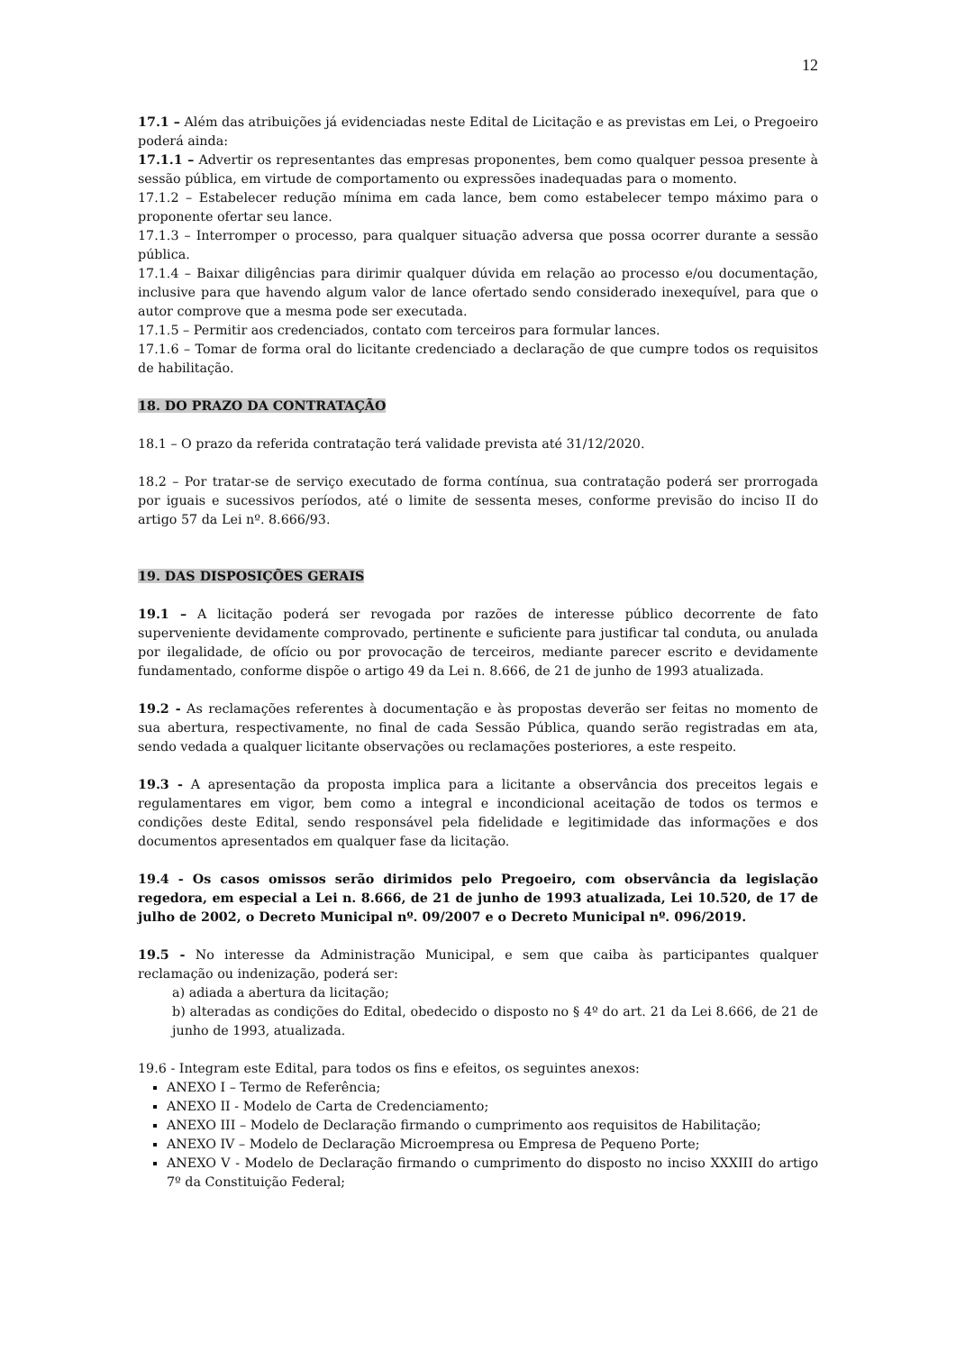12
17.1 – Além das atribuições já evidenciadas neste Edital de Licitação e as previstas em Lei, o Pregoeiro poderá ainda:
17.1.1 – Advertir os representantes das empresas proponentes, bem como qualquer pessoa presente à sessão pública, em virtude de comportamento ou expressões inadequadas para o momento.
17.1.2 – Estabelecer redução mínima em cada lance, bem como estabelecer tempo máximo para o proponente ofertar seu lance.
17.1.3 – Interromper o processo, para qualquer situação adversa que possa ocorrer durante a sessão pública.
17.1.4 – Baixar diligências para dirimir qualquer dúvida em relação ao processo e/ou documentação, inclusive para que havendo algum valor de lance ofertado sendo considerado inexequível, para que o autor comprove que a mesma pode ser executada.
17.1.5 – Permitir aos credenciados, contato com terceiros para formular lances.
17.1.6 – Tomar de forma oral do licitante credenciado a declaração de que cumpre todos os requisitos de habilitação.
18. DO PRAZO DA CONTRATAÇÃO
18.1 – O prazo da referida contratação terá validade prevista até 31/12/2020.
18.2 – Por tratar-se de serviço executado de forma contínua, sua contratação poderá ser prorrogada por iguais e sucessivos períodos, até o limite de sessenta meses, conforme previsão do inciso II do artigo 57 da Lei nº. 8.666/93.
19. DAS DISPOSIÇÕES GERAIS
19.1 – A licitação poderá ser revogada por razões de interesse público decorrente de fato superveniente devidamente comprovado, pertinente e suficiente para justificar tal conduta, ou anulada por ilegalidade, de ofício ou por provocação de terceiros, mediante parecer escrito e devidamente fundamentado, conforme dispõe o artigo 49 da Lei n. 8.666, de 21 de junho de 1993 atualizada.
19.2 - As reclamações referentes à documentação e às propostas deverão ser feitas no momento de sua abertura, respectivamente, no final de cada Sessão Pública, quando serão registradas em ata, sendo vedada a qualquer licitante observações ou reclamações posteriores, a este respeito.
19.3 - A apresentação da proposta implica para a licitante a observância dos preceitos legais e regulamentares em vigor, bem como a integral e incondicional aceitação de todos os termos e condições deste Edital, sendo responsável pela fidelidade e legitimidade das informações e dos documentos apresentados em qualquer fase da licitação.
19.4 - Os casos omissos serão dirimidos pelo Pregoeiro, com observância da legislação regedora, em especial a Lei n. 8.666, de 21 de junho de 1993 atualizada, Lei 10.520, de 17 de julho de 2002, o Decreto Municipal nº. 09/2007 e o Decreto Municipal nº. 096/2019.
19.5 - No interesse da Administração Municipal, e sem que caiba às participantes qualquer reclamação ou indenização, poderá ser:
a) adiada a abertura da licitação;
b) alteradas as condições do Edital, obedecido o disposto no § 4º do art. 21 da Lei 8.666, de 21 de junho de 1993, atualizada.
19.6 - Integram este Edital, para todos os fins e efeitos, os seguintes anexos:
ANEXO I – Termo de Referência;
ANEXO II - Modelo de Carta de Credenciamento;
ANEXO III – Modelo de Declaração firmando o cumprimento aos requisitos de Habilitação;
ANEXO IV – Modelo de Declaração Microempresa ou Empresa de Pequeno Porte;
ANEXO V - Modelo de Declaração firmando o cumprimento do disposto no inciso XXXIII do artigo 7º da Constituição Federal;